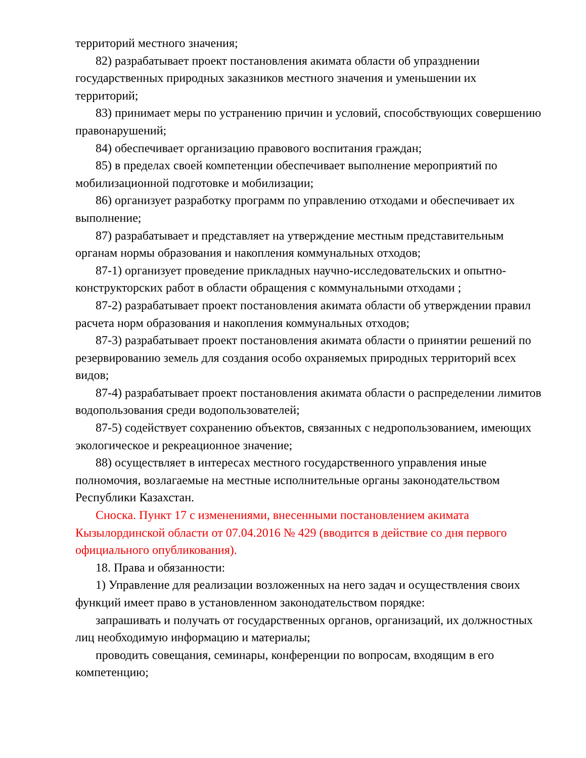территорий местного значения;
82) разрабатывает проект постановления акимата области об упразднении государственных природных заказников местного значения и уменьшении их территорий;
83) принимает меры по устранению причин и условий, способствующих совершению правонарушений;
84) обеспечивает организацию правового воспитания граждан;
85) в пределах своей компетенции обеспечивает выполнение мероприятий по мобилизационной подготовке и мобилизации;
86) организует разработку программ по управлению отходами и обеспечивает их выполнение;
87) разрабатывает и представляет на утверждение местным представительным органам нормы образования и накопления коммунальных отходов;
87-1) организует проведение прикладных научно-исследовательских и опытно-конструкторских работ в области обращения с коммунальными отходами ;
87-2) разрабатывает проект постановления акимата области об утверждении правил расчета норм образования и накопления коммунальных отходов;
87-3) разрабатывает проект постановления акимата области о принятии решений по резервированию земель для создания особо охраняемых природных территорий всех видов;
87-4) разрабатывает проект постановления акимата области о распределении лимитов водопользования среди водопользователей;
87-5) содействует сохранению объектов, связанных с недропользованием, имеющих экологическое и рекреационное значение;
88) осуществляет в интересах местного государственного управления иные полномочия, возлагаемые на местные исполнительные органы законодательством Республики Казахстан.
Сноска. Пункт 17 с изменениями, внесенными постановлением акимата Кызылординской области от 07.04.2016 № 429 (вводится в действие со дня первого официального опубликования).
18. Права и обязанности:
1) Управление для реализации возложенных на него задач и осуществления своих функций имеет право в установленном законодательством порядке:
запрашивать и получать от государственных органов, организаций, их должностных лиц необходимую информацию и материалы;
проводить совещания, семинары, конференции по вопросам, входящим в его компетенцию;